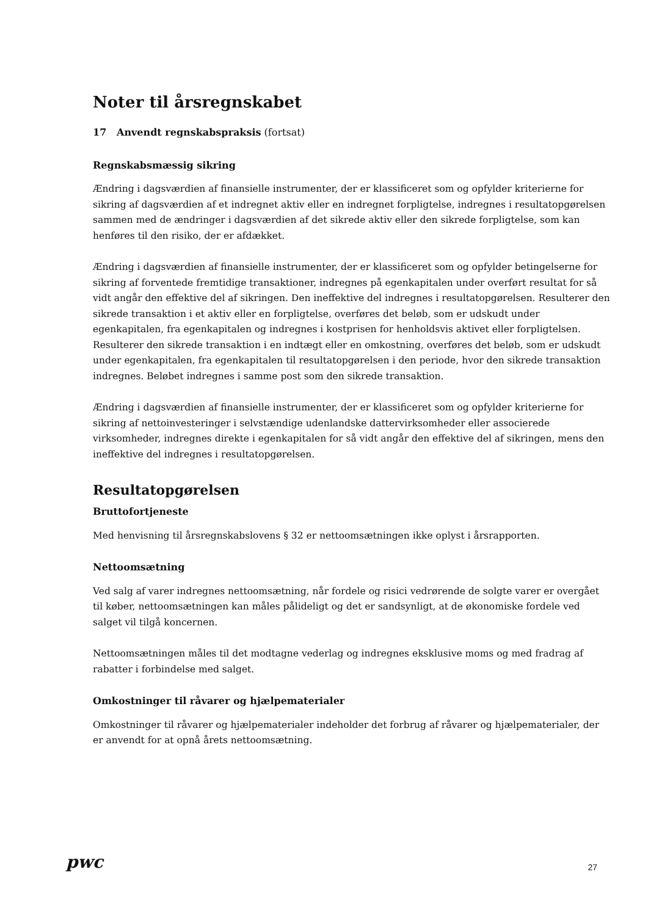Noter til årsregnskabet
17 Anvendt regnskabspraksis (fortsat)
Regnskabsmæssig sikring
Ændring i dagsværdien af finansielle instrumenter, der er klassificeret som og opfylder kriterierne for sikring af dagsværdien af et indregnet aktiv eller en indregnet forpligtelse, indregnes i resultatopgørelsen sammen med de ændringer i dagsværdien af det sikrede aktiv eller den sikrede forpligtelse, som kan henføres til den risiko, der er afdækket.
Ændring i dagsværdien af finansielle instrumenter, der er klassificeret som og opfylder betingelserne for sikring af forventede fremtidige transaktioner, indregnes på egenkapitalen under overført resultat for så vidt angår den effektive del af sikringen. Den ineffektive del indregnes i resultatopgørelsen. Resulterer den sikrede transaktion i et aktiv eller en forpligtelse, overføres det beløb, som er udskudt under egenkapitalen, fra egenkapitalen og indregnes i kostprisen for henholdsvis aktivet eller forpligtelsen. Resulterer den sikrede transaktion i en indtægt eller en omkostning, overføres det beløb, som er udskudt under egenkapitalen, fra egenkapitalen til resultatopgørelsen i den periode, hvor den sikrede transaktion indregnes. Beløbet indregnes i samme post som den sikrede transaktion.
Ændring i dagsværdien af finansielle instrumenter, der er klassificeret som og opfylder kriterierne for sikring af nettoinvesteringer i selvstændige udenlandske dattervirksomheder eller associerede virksomheder, indregnes direkte i egenkapitalen for så vidt angår den effektive del af sikringen, mens den ineffektive del indregnes i resultatopgørelsen.
Resultatopgørelsen
Bruttofortjeneste
Med henvisning til årsregnskabslovens § 32 er nettoomsætningen ikke oplyst i årsrapporten.
Nettoomsætning
Ved salg af varer indregnes nettoomsætning, når fordele og risici vedrørende de solgte varer er overgået til køber, nettoomsætningen kan måles pålideligt og det er sandsynligt, at de økonomiske fordele ved salget vil tilgå koncernen.
Nettoomsætningen måles til det modtagne vederlag og indregnes eksklusive moms og med fradrag af rabatter i forbindelse med salget.
Omkostninger til råvarer og hjælpematerialer
Omkostninger til råvarer og hjælpematerialer indeholder det forbrug af råvarer og hjælpematerialer, der er anvendt for at opnå årets nettoomsætning.
pwc 27